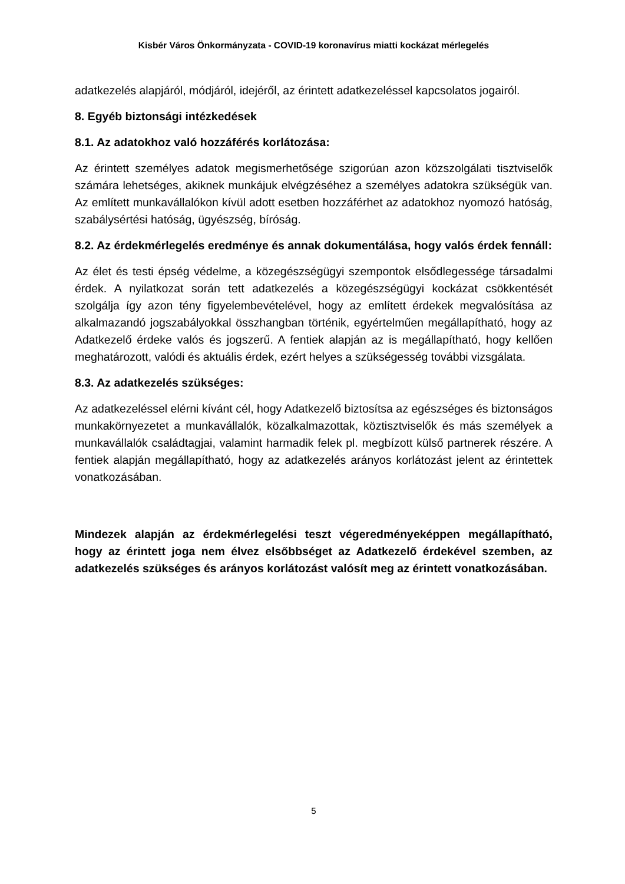Kisbér Város Önkormányzata - COVID-19 koronavírus miatti kockázat mérlegelés
adatkezelés alapjáról, módjáról, idejéről, az érintett adatkezeléssel kapcsolatos jogairól.
8. Egyéb biztonsági intézkedések
8.1. Az adatokhoz való hozzáférés korlátozása:
Az érintett személyes adatok megismerhetősége szigorúan azon közszolgálati tisztviselők számára lehetséges, akiknek munkájuk elvégzéséhez a személyes adatokra szükségük van. Az említett munkavállalókon kívül adott esetben hozzáférhet az adatokhoz nyomozó hatóság, szabálysértési hatóság, ügyészség, bíróság.
8.2. Az érdekmérlegelés eredménye és annak dokumentálása, hogy valós érdek fennáll:
Az élet és testi épség védelme, a közegészségügyi szempontok elsődlegessége társadalmi érdek. A nyilatkozat során tett adatkezelés a közegészségügyi kockázat csökkentését szolgálja így azon tény figyelembevételével, hogy az említett érdekek megvalósítása az alkalmazandó jogszabályokkal összhangban történik, egyértelműen megállapítható, hogy az Adatkezelő érdeke valós és jogszerű. A fentiek alapján az is megállapítható, hogy kellően meghatározott, valódi és aktuális érdek, ezért helyes a szükségesség további vizsgálata.
8.3. Az adatkezelés szükséges:
Az adatkezeléssel elérni kívánt cél, hogy Adatkezelő biztosítsa az egészséges és biztonságos munkakörnyezetet a munkavállalók, közalkalmazottak, köztisztviselők és más személyek a munkavállalók családtagjai, valamint harmadik felek pl. megbízott külső partnerek részére. A fentiek alapján megállapítható, hogy az adatkezelés arányos korlátozást jelent az érintettek vonatkozásában.
Mindezek alapján az érdekmérlegelési teszt végeredményeképpen megállapítható, hogy az érintett joga nem élvez elsőbbséget az Adatkezelő érdekével szemben, az adatkezelés szükséges és arányos korlátozást valósít meg az érintett vonatkozásában.
5